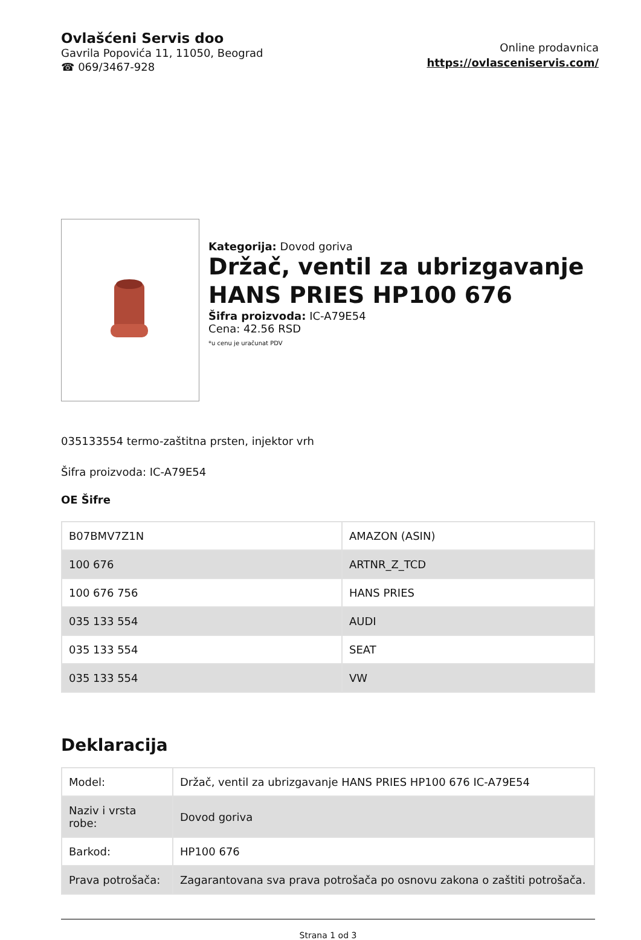Ovlašćeni Servis doo
Gavrila Popovića 11, 11050, Beograd
☎ 069/3467-928
Online prodavnica
https://ovlasceniservis.com/
Kategorija: Dovod goriva
Držač, ventil za ubrizgavanje HANS PRIES HP100 676
Šifra proizvoda: IC-A79E54
Cena: 42.56 RSD
*u cenu je uračunat PDV
035133554 termo-zaštitna prsten, injektor vrh
Šifra proizvoda: IC-A79E54
OE Šifre
| B07BMV7Z1N | AMAZON (ASIN) |
| 100 676 | ARTNR_Z_TCD |
| 100 676 756 | HANS PRIES |
| 035 133 554 | AUDI |
| 035 133 554 | SEAT |
| 035 133 554 | VW |
Deklaracija
| Model: | Držač, ventil za ubrizgavanje HANS PRIES HP100 676 IC-A79E54 |
| Naziv i vrsta robe: | Dovod goriva |
| Barkod: | HP100 676 |
| Prava potrošača: | Zagarantovana sva prava potrošača po osnovu zakona o zaštiti potrošača. |
Strana 1 od 3